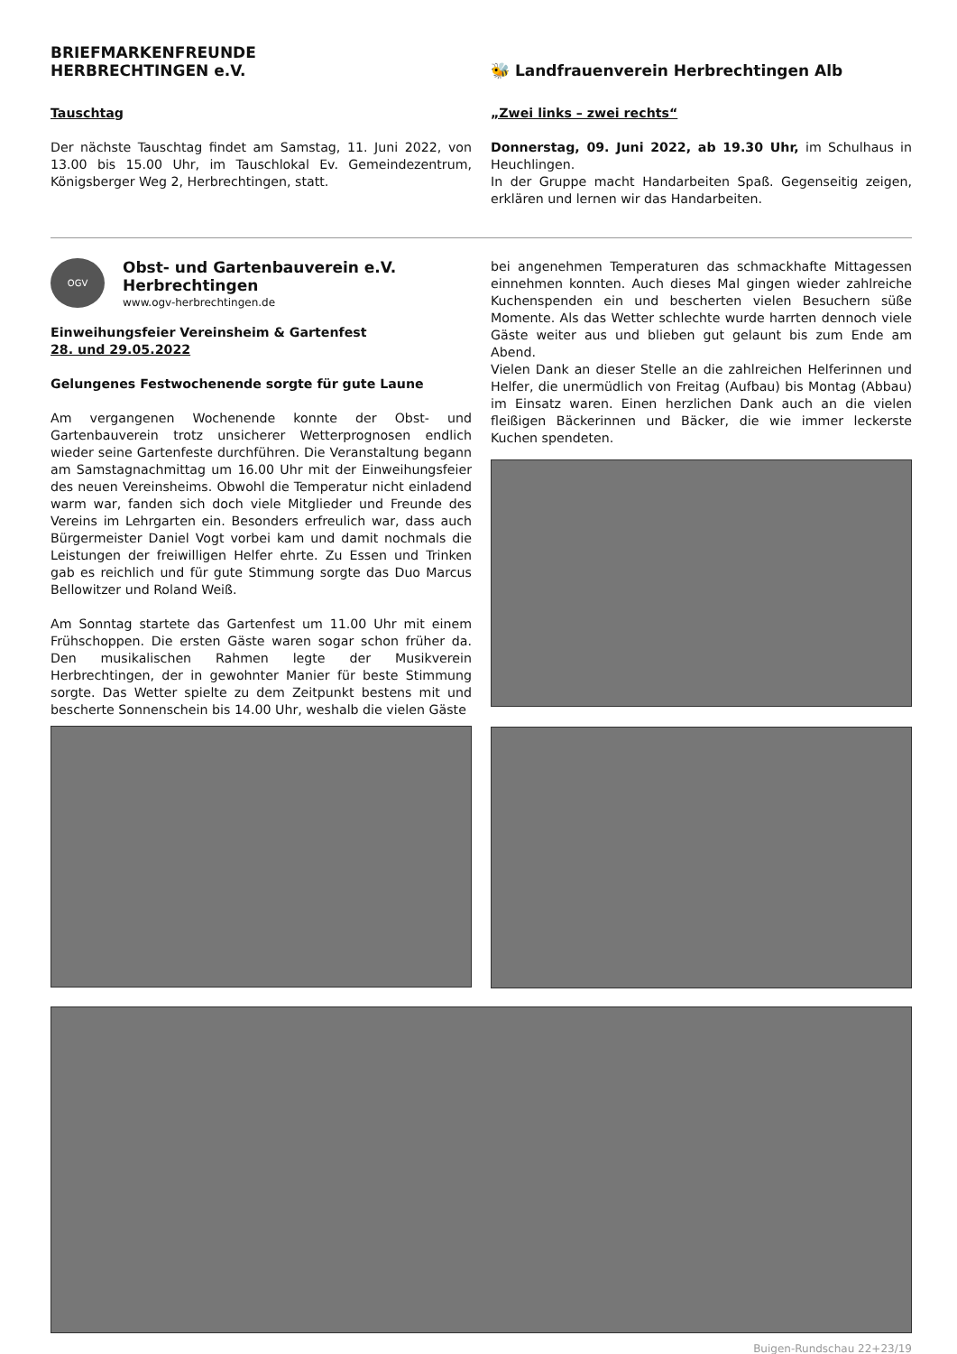BRIEFMARKENFREUNDE
HERBRECHTINGEN e.V.
Tauschtag
Der nächste Tauschtag findet am Samstag, 11. Juni 2022, von 13.00 bis 15.00 Uhr, im Tauschlokal Ev. Gemeindezentrum, Königsberger Weg 2, Herbrechtingen, statt.
🐝 Landfrauenverein Herbrechtingen Alb
„Zwei links – zwei rechts“
Donnerstag, 09. Juni 2022, ab 19.30 Uhr, im Schulhaus in Heuchlingen.
In der Gruppe macht Handarbeiten Spaß. Gegenseitig zeigen, erklären und lernen wir das Handarbeiten.
OGV
Obst- und Gartenbauverein e.V.
Herbrechtingen
www.ogv-herbrechtingen.de
Einweihungsfeier Vereinsheim & Gartenfest
28. und 29.05.2022
Gelungenes Festwochenende sorgte für gute Laune
Am vergangenen Wochenende konnte der Obst- und Gartenbauverein trotz unsicherer Wetterprognosen endlich wieder seine Gartenfeste durchführen. Die Veranstaltung begann am Samstagnachmittag um 16.00 Uhr mit der Einweihungsfeier des neuen Vereinsheims. Obwohl die Temperatur nicht einladend warm war, fanden sich doch viele Mitglieder und Freunde des Vereins im Lehrgarten ein. Besonders erfreulich war, dass auch Bürgermeister Daniel Vogt vorbei kam und damit nochmals die Leistungen der freiwilligen Helfer ehrte. Zu Essen und Trinken gab es reichlich und für gute Stimmung sorgte das Duo Marcus Bellowitzer und Roland Weiß.
Am Sonntag startete das Gartenfest um 11.00 Uhr mit einem Frühschoppen. Die ersten Gäste waren sogar schon früher da. Den musikalischen Rahmen legte der Musikverein Herbrechtingen, der in gewohnter Manier für beste Stimmung sorgte. Das Wetter spielte zu dem Zeitpunkt bestens mit und bescherte Sonnenschein bis 14.00 Uhr, weshalb die vielen Gäste
bei angenehmen Temperaturen das schmackhafte Mittagessen einnehmen konnten. Auch dieses Mal gingen wieder zahlreiche Kuchenspenden ein und bescherten vielen Besuchern süße Momente. Als das Wetter schlechte wurde harrten dennoch viele Gäste weiter aus und blieben gut gelaunt bis zum Ende am Abend.
Vielen Dank an dieser Stelle an die zahlreichen Helferinnen und Helfer, die unermüdlich von Freitag (Aufbau) bis Montag (Abbau) im Einsatz waren. Einen herzlichen Dank auch an die vielen fleißigen Bäckerinnen und Bäcker, die wie immer leckerste Kuchen spendeten.
Buigen-Rundschau 22+23/19